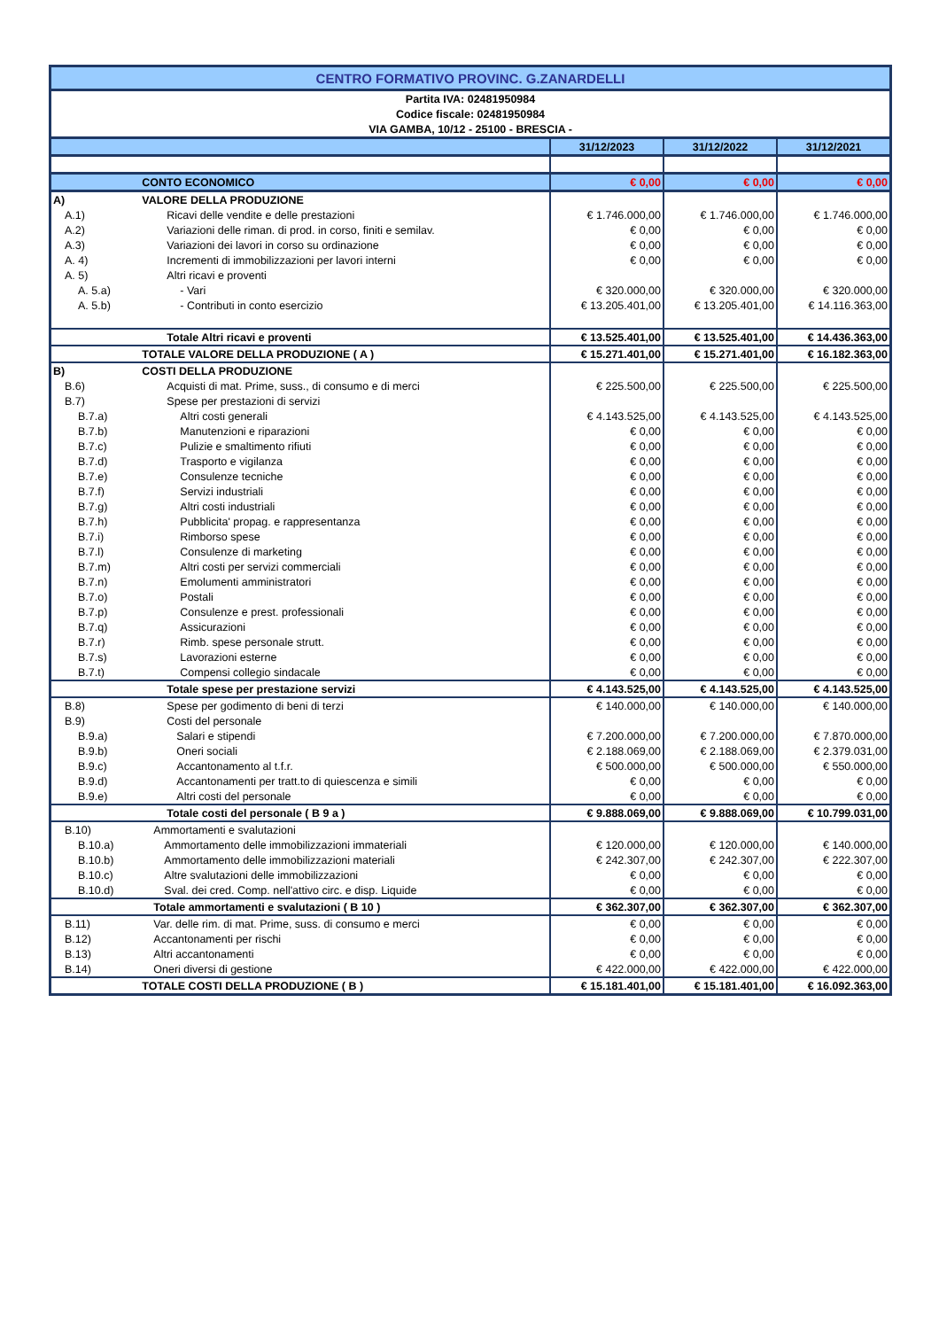| CENTRO FORMATIVO PROVINC. G.ZANARDELLI | | | | |
| Partita IVA: 02481950984 | | | | |
| Codice fiscale: 02481950984 | | | | |
| VIA GAMBA, 10/12 - 25100 - BRESCIA - | | | | |
| | | 31/12/2023 | 31/12/2022 | 31/12/2021 |
| | CONTO ECONOMICO | € 0,00 | € 0,00 | € 0,00 |
| A) | VALORE DELLA PRODUZIONE | | | |
| A.1) | Ricavi delle vendite e delle prestazioni | € 1.746.000,00 | € 1.746.000,00 | € 1.746.000,00 |
| A.2) | Variazioni delle riman. di prod. in corso, finiti e semilav. | € 0,00 | € 0,00 | € 0,00 |
| A.3) | Variazioni dei lavori in corso su ordinazione | € 0,00 | € 0,00 | € 0,00 |
| A. 4) | Incrementi di immobilizzazioni per lavori interni | € 0,00 | € 0,00 | € 0,00 |
| A. 5) | Altri ricavi e proventi | | | |
| A. 5.a) | - Vari | € 320.000,00 | € 320.000,00 | € 320.000,00 |
| A. 5.b) | - Contributi in conto esercizio | € 13.205.401,00 | € 13.205.401,00 | € 14.116.363,00 |
| | Totale Altri ricavi e proventi | € 13.525.401,00 | € 13.525.401,00 | € 14.436.363,00 |
| | TOTALE VALORE DELLA PRODUZIONE ( A ) | € 15.271.401,00 | € 15.271.401,00 | € 16.182.363,00 |
| B) | COSTI DELLA PRODUZIONE | | | |
| B.6) | Acquisti di mat. Prime, suss., di consumo e di merci | € 225.500,00 | € 225.500,00 | € 225.500,00 |
| B.7) | Spese per prestazioni di servizi | | | |
| B.7.a) | Altri costi generali | € 4.143.525,00 | € 4.143.525,00 | € 4.143.525,00 |
| B.7.b) | Manutenzioni e riparazioni | € 0,00 | € 0,00 | € 0,00 |
| B.7.c) | Pulizie e smaltimento rifiuti | € 0,00 | € 0,00 | € 0,00 |
| B.7.d) | Trasporto e vigilanza | € 0,00 | € 0,00 | € 0,00 |
| B.7.e) | Consulenze tecniche | € 0,00 | € 0,00 | € 0,00 |
| B.7.f) | Servizi industriali | € 0,00 | € 0,00 | € 0,00 |
| B.7.g) | Altri costi industriali | € 0,00 | € 0,00 | € 0,00 |
| B.7.h) | Pubblicita' propag. e rappresentanza | € 0,00 | € 0,00 | € 0,00 |
| B.7.i) | Rimborso spese | € 0,00 | € 0,00 | € 0,00 |
| B.7.l) | Consulenze di marketing | € 0,00 | € 0,00 | € 0,00 |
| B.7.m) | Altri costi per servizi commerciali | € 0,00 | € 0,00 | € 0,00 |
| B.7.n) | Emolumenti amministratori | € 0,00 | € 0,00 | € 0,00 |
| B.7.o) | Postali | € 0,00 | € 0,00 | € 0,00 |
| B.7.p) | Consulenze e prest. professionali | € 0,00 | € 0,00 | € 0,00 |
| B.7.q) | Assicurazioni | € 0,00 | € 0,00 | € 0,00 |
| B.7.r) | Rimb. spese personale strutt. | € 0,00 | € 0,00 | € 0,00 |
| B.7.s) | Lavorazioni esterne | € 0,00 | € 0,00 | € 0,00 |
| B.7.t) | Compensi collegio sindacale | € 0,00 | € 0,00 | € 0,00 |
| | Totale spese per prestazione servizi | € 4.143.525,00 | € 4.143.525,00 | € 4.143.525,00 |
| B.8) | Spese per godimento di beni di terzi | € 140.000,00 | € 140.000,00 | € 140.000,00 |
| B.9) | Costi del personale | | | |
| B.9.a) | Salari e stipendi | € 7.200.000,00 | € 7.200.000,00 | € 7.870.000,00 |
| B.9.b) | Oneri sociali | € 2.188.069,00 | € 2.188.069,00 | € 2.379.031,00 |
| B.9.c) | Accantonamento al t.f.r. | € 500.000,00 | € 500.000,00 | € 550.000,00 |
| B.9.d) | Accantonamenti per tratt.to di quiescenza e simili | € 0,00 | € 0,00 | € 0,00 |
| B.9.e) | Altri costi del personale | € 0,00 | € 0,00 | € 0,00 |
| | Totale costi del personale ( B 9 a ) | € 9.888.069,00 | € 9.888.069,00 | € 10.799.031,00 |
| B.10) | Ammortamenti e svalutazioni | | | |
| B.10.a) | Ammortamento delle immobilizzazioni immateriali | € 120.000,00 | € 120.000,00 | € 140.000,00 |
| B.10.b) | Ammortamento delle immobilizzazioni materiali | € 242.307,00 | € 242.307,00 | € 222.307,00 |
| B.10.c) | Altre svalutazioni delle immobilizzazioni | € 0,00 | € 0,00 | € 0,00 |
| B.10.d) | Sval. dei cred. Comp. nell'attivo circ. e disp. Liquide | € 0,00 | € 0,00 | € 0,00 |
| | Totale ammortamenti e svalutazioni ( B 10 ) | € 362.307,00 | € 362.307,00 | € 362.307,00 |
| B.11) | Var. delle rim. di mat. Prime, suss. di consumo e merci | € 0,00 | € 0,00 | € 0,00 |
| B.12) | Accantonamenti per rischi | € 0,00 | € 0,00 | € 0,00 |
| B.13) | Altri accantonamenti | € 0,00 | € 0,00 | € 0,00 |
| B.14) | Oneri diversi di gestione | € 422.000,00 | € 422.000,00 | € 422.000,00 |
| | TOTALE COSTI DELLA PRODUZIONE ( B ) | € 15.181.401,00 | € 15.181.401,00 | € 16.092.363,00 |